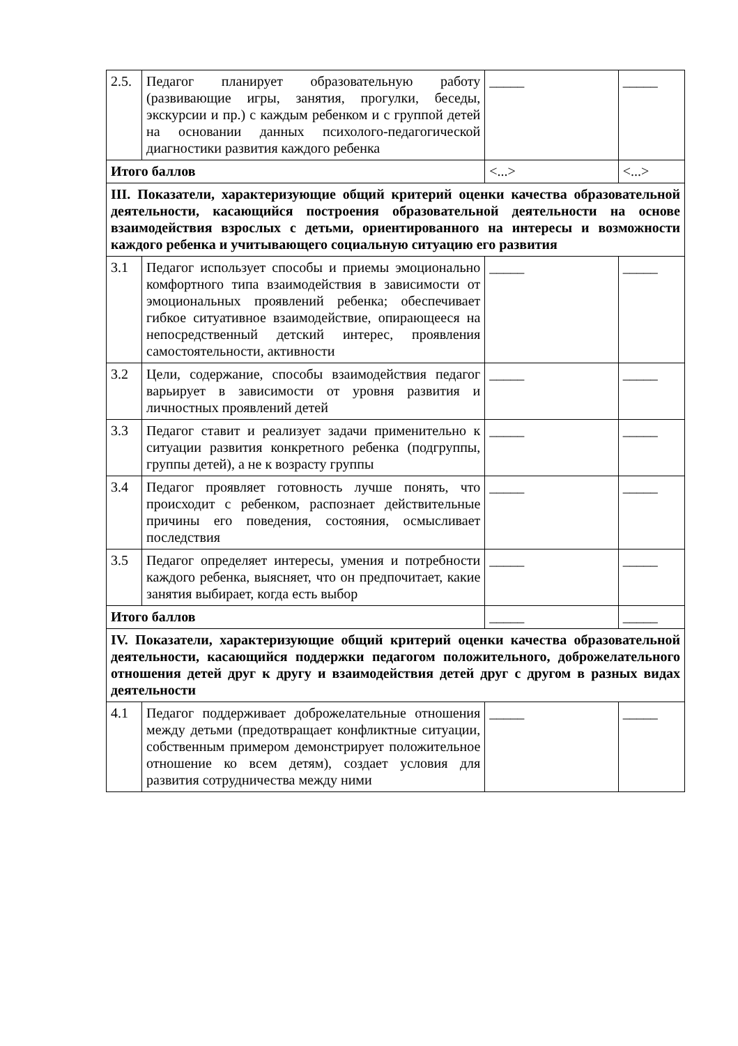| 2.5. | Педагог планирует образовательную работу (развивающие игры, занятия, прогулки, беседы, экскурсии и пр.) с каждым ребенком и с группой детей на основании данных психолого-педагогической диагностики развития каждого ребенка | _____ | _____ |
| Итого баллов | | <...> | <...> |
| III. Показатели, характеризующие общий критерий оценки качества образовательной деятельности, касающийся построения образовательной деятельности на основе взаимодействия взрослых с детьми, ориентированного на интересы и возможности каждого ребенка и учитывающего социальную ситуацию его развития | | | |
| 3.1 | Педагог использует способы и приемы эмоционально комфортного типа взаимодействия в зависимости от эмоциональных проявлений ребенка; обеспечивает гибкое ситуативное взаимодействие, опирающееся на непосредственный детский интерес, проявления самостоятельности, активности | _____ | _____ |
| 3.2 | Цели, содержание, способы взаимодействия педагог варьирует в зависимости от уровня развития и личностных проявлений детей | _____ | _____ |
| 3.3 | Педагог ставит и реализует задачи применительно к ситуации развития конкретного ребенка (подгруппы, группы детей), а не к возрасту группы | _____ | _____ |
| 3.4 | Педагог проявляет готовность лучше понять, что происходит с ребенком, распознает действительные причины его поведения, состояния, осмысливает последствия | _____ | _____ |
| 3.5 | Педагог определяет интересы, умения и потребности каждого ребенка, выясняет, что он предпочитает, какие занятия выбирает, когда есть выбор | _____ | _____ |
| Итого баллов | | _____ | _____ |
| IV. Показатели, характеризующие общий критерий оценки качества образовательной деятельности, касающийся поддержки педагогом положительного, доброжелательного отношения детей друг к другу и взаимодействия детей друг с другом в разных видах деятельности | | | |
| 4.1 | Педагог поддерживает доброжелательные отношения между детьми (предотвращает конфликтные ситуации, собственным примером демонстрирует положительное отношение ко всем детям), создает условия для развития сотрудничества между ними | _____ | _____ |